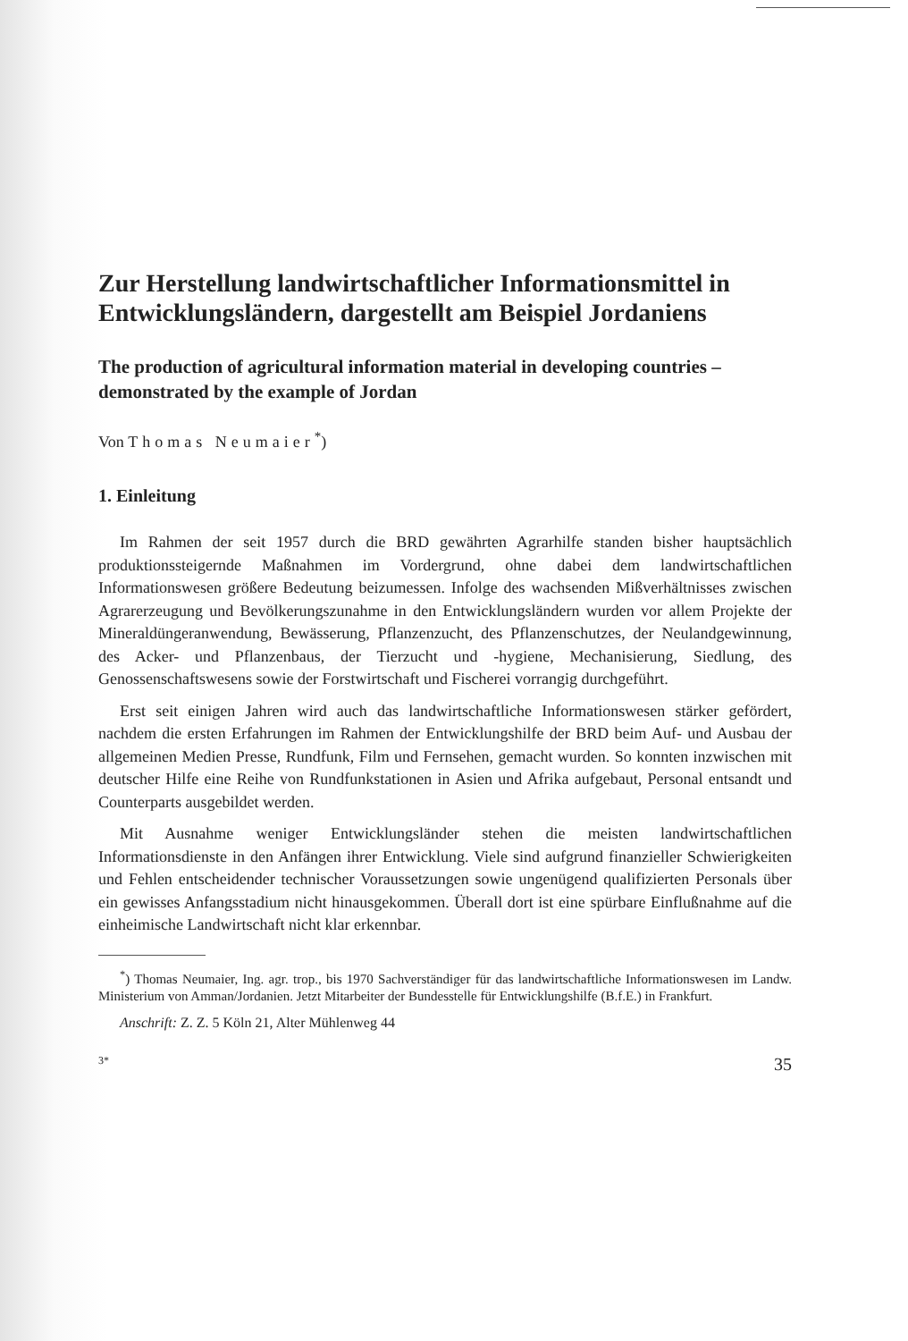Zur Herstellung landwirtschaftlicher Informationsmittel in Entwicklungsländern, dargestellt am Beispiel Jordaniens
The production of agricultural information material in developing countries – demonstrated by the example of Jordan
Von Thomas Neumaier<sup>*</sup>)
1. Einleitung
Im Rahmen der seit 1957 durch die BRD gewährten Agrarhilfe standen bisher hauptsächlich produktionssteigernde Maßnahmen im Vordergrund, ohne dabei dem landwirtschaftlichen Informationswesen größere Bedeutung beizumessen. Infolge des wachsenden Mißverhältnisses zwischen Agrarerzeugung und Bevölkerungszunahme in den Entwicklungsländern wurden vor allem Projekte der Mineraldüngeranwendung, Bewässerung, Pflanzenzucht, des Pflanzenschutzes, der Neulandgewinnung, des Acker- und Pflanzenbaus, der Tierzucht und -hygiene, Mechanisierung, Siedlung, des Genossenschaftswesens sowie der Forstwirtschaft und Fischerei vorrangig durchgeführt.
Erst seit einigen Jahren wird auch das landwirtschaftliche Informationswesen stärker gefördert, nachdem die ersten Erfahrungen im Rahmen der Entwicklungshilfe der BRD beim Auf- und Ausbau der allgemeinen Medien Presse, Rundfunk, Film und Fernsehen, gemacht wurden. So konnten inzwischen mit deutscher Hilfe eine Reihe von Rundfunkstationen in Asien und Afrika aufgebaut, Personal entsandt und Counterparts ausgebildet werden.
Mit Ausnahme weniger Entwicklungsländer stehen die meisten landwirtschaftlichen Informationsdienste in den Anfängen ihrer Entwicklung. Viele sind aufgrund finanzieller Schwierigkeiten und Fehlen entscheidender technischer Voraussetzungen sowie ungenügend qualifizierten Personals über ein gewisses Anfangsstadium nicht hinausgekommen. Überall dort ist eine spürbare Einflußnahme auf die einheimische Landwirtschaft nicht klar erkennbar.
<sup>*</sup>) Thomas Neumaier, Ing. agr. trop., bis 1970 Sachverständiger für das landwirtschaftliche Informationswesen im Landw. Ministerium von Amman/Jordanien. Jetzt Mitarbeiter der Bundesstelle für Entwicklungshilfe (B.f.E.) in Frankfurt.
Anschrift: Z. Z. 5 Köln 21, Alter Mühlenweg 44
3* 35